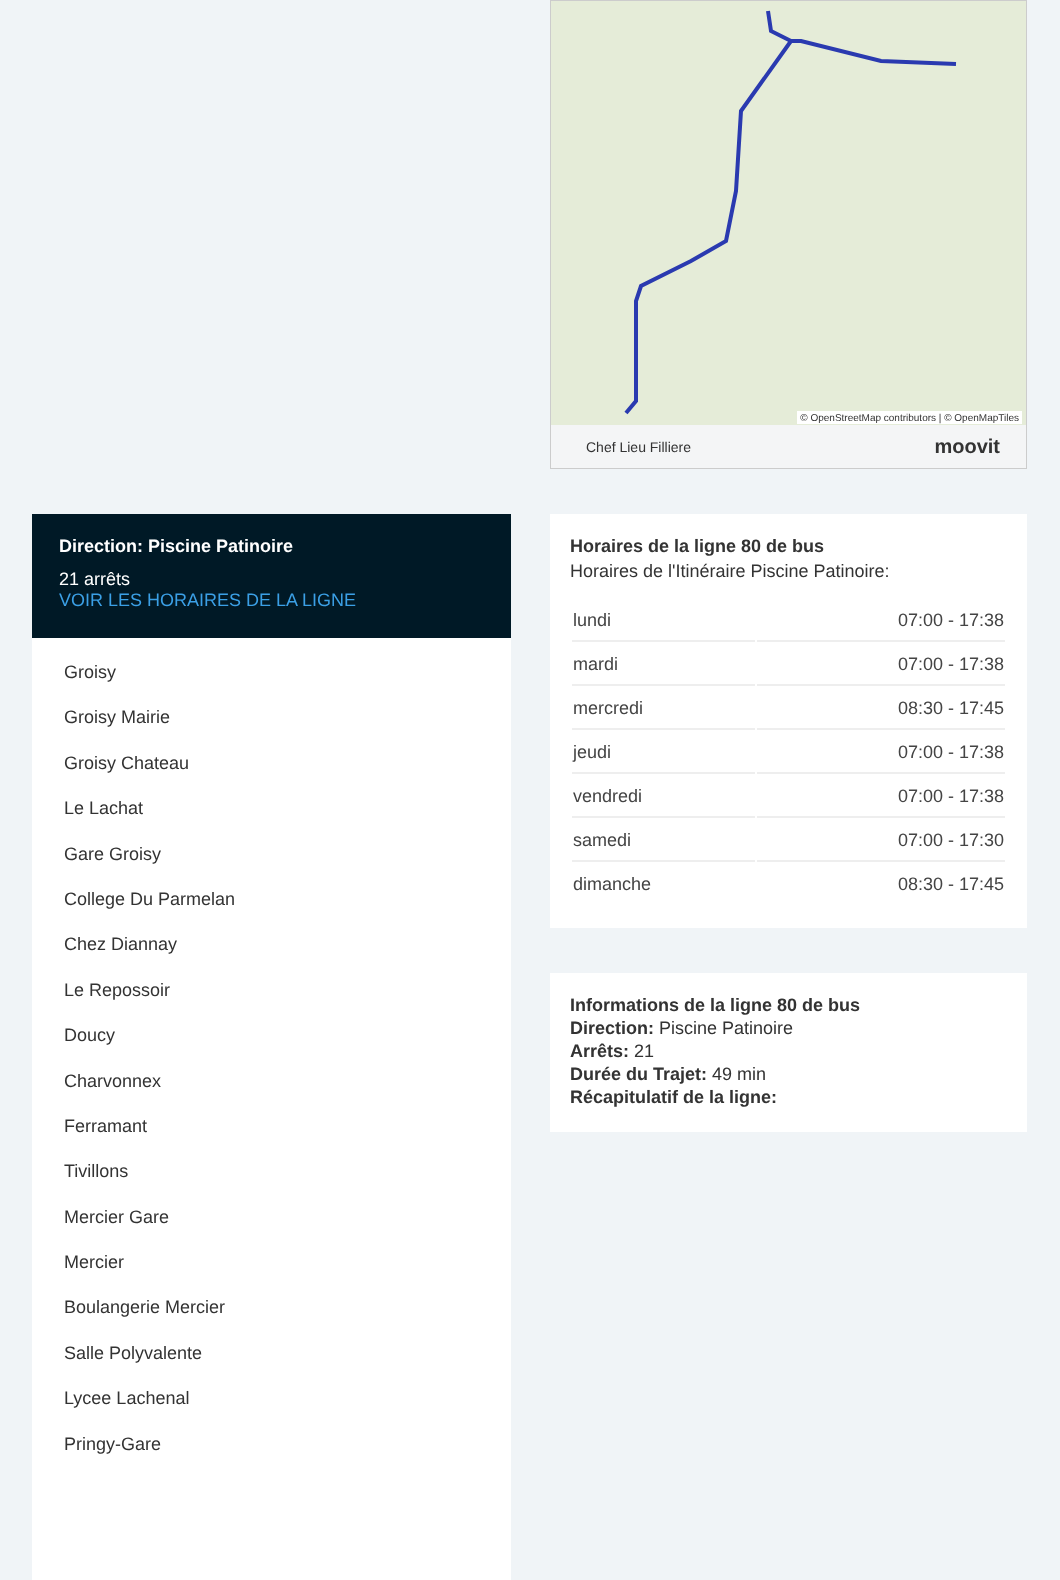Direction: Piscine Patinoire
21 arrêts
VOIR LES HORAIRES DE LA LIGNE
Groisy
Groisy Mairie
Groisy Chateau
Le Lachat
Gare Groisy
College Du Parmelan
Chez Diannay
Le Repossoir
Doucy
Charvonnex
Ferramant
Tivillons
Mercier Gare
Mercier
Boulangerie Mercier
Salle Polyvalente
Lycee Lachenal
Pringy-Gare
© OpenStreetMap contributors | © OpenMapTiles
Chef Lieu Filliere moovit
Horaires de la ligne 80 de bus
Horaires de l'Itinéraire Piscine Patinoire:
| lundi | 07:00 - 17:38 |
| mardi | 07:00 - 17:38 |
| mercredi | 08:30 - 17:45 |
| jeudi | 07:00 - 17:38 |
| vendredi | 07:00 - 17:38 |
| samedi | 07:00 - 17:30 |
| dimanche | 08:30 - 17:45 |
Informations de la ligne 80 de bus
Direction: Piscine Patinoire
Arrêts: 21
Durée du Trajet: 49 min
Récapitulatif de la ligne: